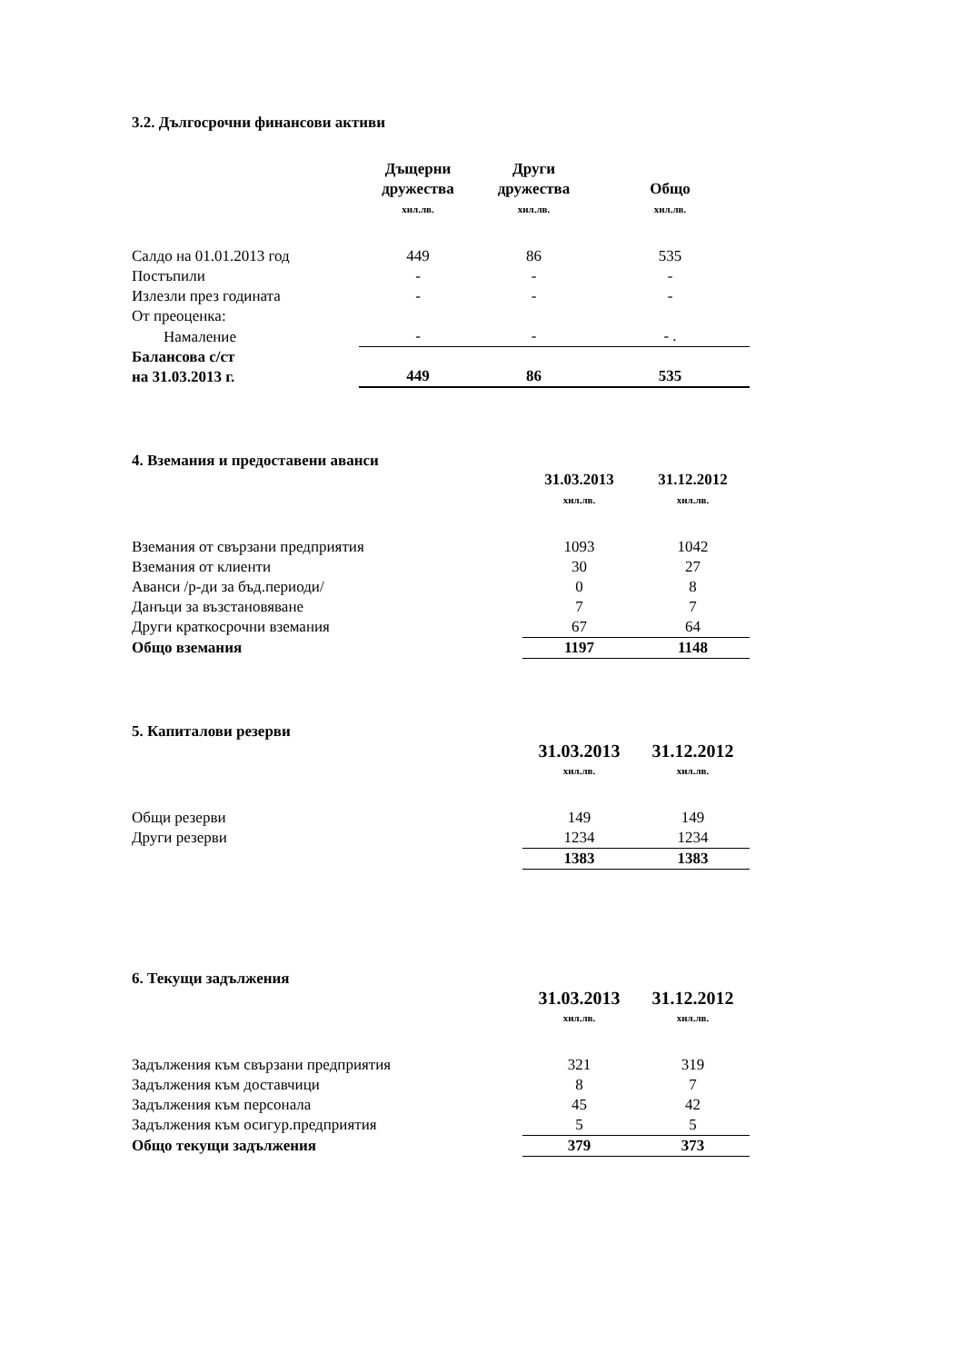3.2. Дългосрочни финансови активи
| | Дъщерни дружества | Други дружества | Общо |
| --- | --- | --- | --- |
| | хил.лв. | хил.лв. | хил.лв. |
| Салдо на 01.01.2013 год | 449 | 86 | 535 |
| Постъпили | - | - | - |
| Излезли през годината | - | - | - |
| От преоценка: | | | |
| Намаление | - | - | - . |
| Балансова с/ст на 31.03.2013 г. | 449 | 86 | 535 |
4. Вземания и предоставени аванси
| | 31.03.2013 | 31.12.2012 |
| --- | --- | --- |
| | хил.лв. | хил.лв. |
| Вземания от свързани предприятия | 1093 | 1042 |
| Вземания от клиенти | 30 | 27 |
| Аванси /р-ди за бъд.периоди/ | 0 | 8 |
| Данъци за възстановяване | 7 | 7 |
| Други краткосрочни вземания | 67 | 64 |
| Общо вземания | 1197 | 1148 |
5. Капиталови резерви
| | 31.03.2013 | 31.12.2012 |
| --- | --- | --- |
| | хил.лв. | хил.лв. |
| Общи резерви | 149 | 149 |
| Други резерви | 1234 | 1234 |
| | 1383 | 1383 |
6. Текущи задължения
| | 31.03.2013 | 31.12.2012 |
| --- | --- | --- |
| | хил.лв. | хил.лв. |
| Задължения към свързани предприятия | 321 | 319 |
| Задължения към доставчици | 8 | 7 |
| Задължения към персонала | 45 | 42 |
| Задължения към осигур.предприятия | 5 | 5 |
| Общо текущи задължения | 379 | 373 |